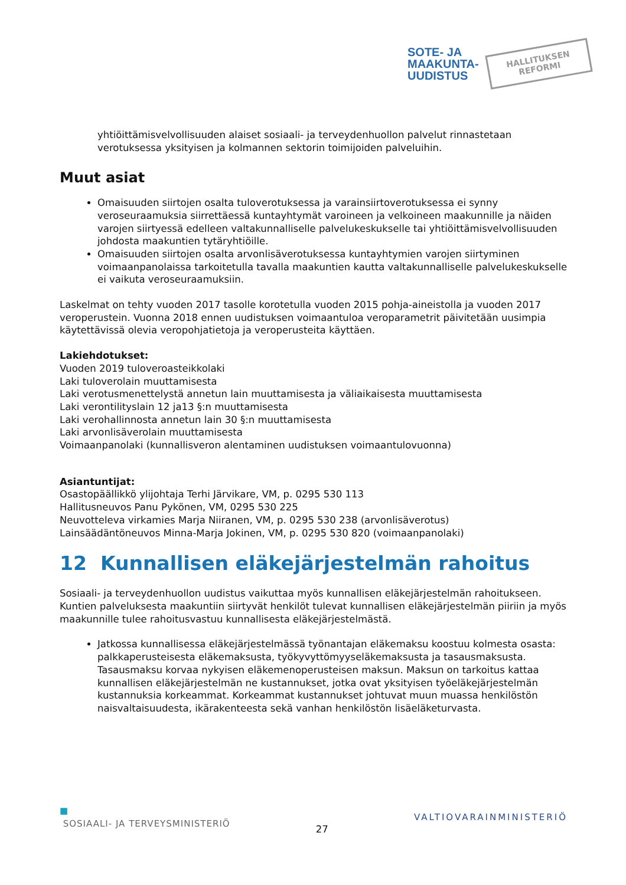SOTE- JA
MAAKUNTA-
UUDISTUS
HALLITUKSEN
REFORMI
yhtiöittämisvelvollisuuden alaiset sosiaali- ja terveydenhuollon palvelut rinnastetaan verotuksessa yksityisen ja kolmannen sektorin toimijoiden palveluihin.
Muut asiat
Omaisuuden siirtojen osalta tuloverotuksessa ja varainsiirtoverotuksessa ei synny veroseuraamuksia siirrettäessä kuntayhtymät varoineen ja velkoineen maakunnille ja näiden varojen siirtyessä edelleen valtakunnalliselle palvelukeskukselle tai yhtiöittämisvelvollisuuden johdosta maakuntien tytäryhtiöille.
Omaisuuden siirtojen osalta arvonlisäverotuksessa kuntayhtymien varojen siirtyminen voimaanpanolaissa tarkoitetulla tavalla maakuntien kautta valtakunnalliselle palvelukeskukselle ei vaikuta veroseuraamuksiin.
Laskelmat on tehty vuoden 2017 tasolle korotetulla vuoden 2015 pohja-aineistolla ja vuoden 2017 veroperustein. Vuonna 2018 ennen uudistuksen voimaantuloa veroparametrit päivitetään uusimpia käytettävissä olevia veropohjatietoja ja veroperusteita käyttäen.
Lakiehdotukset:
Vuoden 2019 tuloveroasteikkolaki
Laki tuloverolain muuttamisesta
Laki verotusmenettelystä annetun lain muuttamisesta ja väliaikaisesta muuttamisesta
Laki verontilityslain 12 ja13 §:n muuttamisesta
Laki verohallinnosta annetun lain 30 §:n muuttamisesta
Laki arvonlisäverolain muuttamisesta
Voimaanpanolaki (kunnallisveron alentaminen uudistuksen voimaantulovuonna)
Asiantuntijat:
Osastopäällikkö ylijohtaja Terhi Järvikare, VM, p. 0295 530 113
Hallitusneuvos Panu Pykönen, VM, 0295 530 225
Neuvotteleva virkamies Marja Niiranen, VM, p. 0295 530 238 (arvonlisäverotus)
Lainsäädäntöneuvos Minna-Marja Jokinen, VM, p. 0295 530 820 (voimaanpanolaki)
12 Kunnallisen eläkejärjestelmän rahoitus
Sosiaali- ja terveydenhuollon uudistus vaikuttaa myös kunnallisen eläkejärjestelmän rahoitukseen. Kuntien palveluksesta maakuntiin siirtyvät henkilöt tulevat kunnallisen eläkejärjestelmän piiriin ja myös maakunnille tulee rahoitusvastuu kunnallisesta eläkejärjestelmästä.
Jatkossa kunnallisessa eläkejärjestelmässä työnantajan eläkemaksu koostuu kolmesta osasta: palkkaperusteisesta eläkemaksusta, työkyvyttömyyseläkemaksusta ja tasausmaksusta. Tasausmaksu korvaa nykyisen eläkemenoperusteisen maksun. Maksun on tarkoitus kattaa kunnallisen eläkejärjestelmän ne kustannukset, jotka ovat yksityisen työeläkejärjestelmän kustannuksia korkeammat. Korkeammat kustannukset johtuvat muun muassa henkilöstön naisvaltaisuudesta, ikärakenteesta sekä vanhan henkilöstön lisäeläketurvasta.
■
SOSIAALI- JA TERVEYSMINISTERIÖ
27
VALTIOVARAINMINISTERIÖ